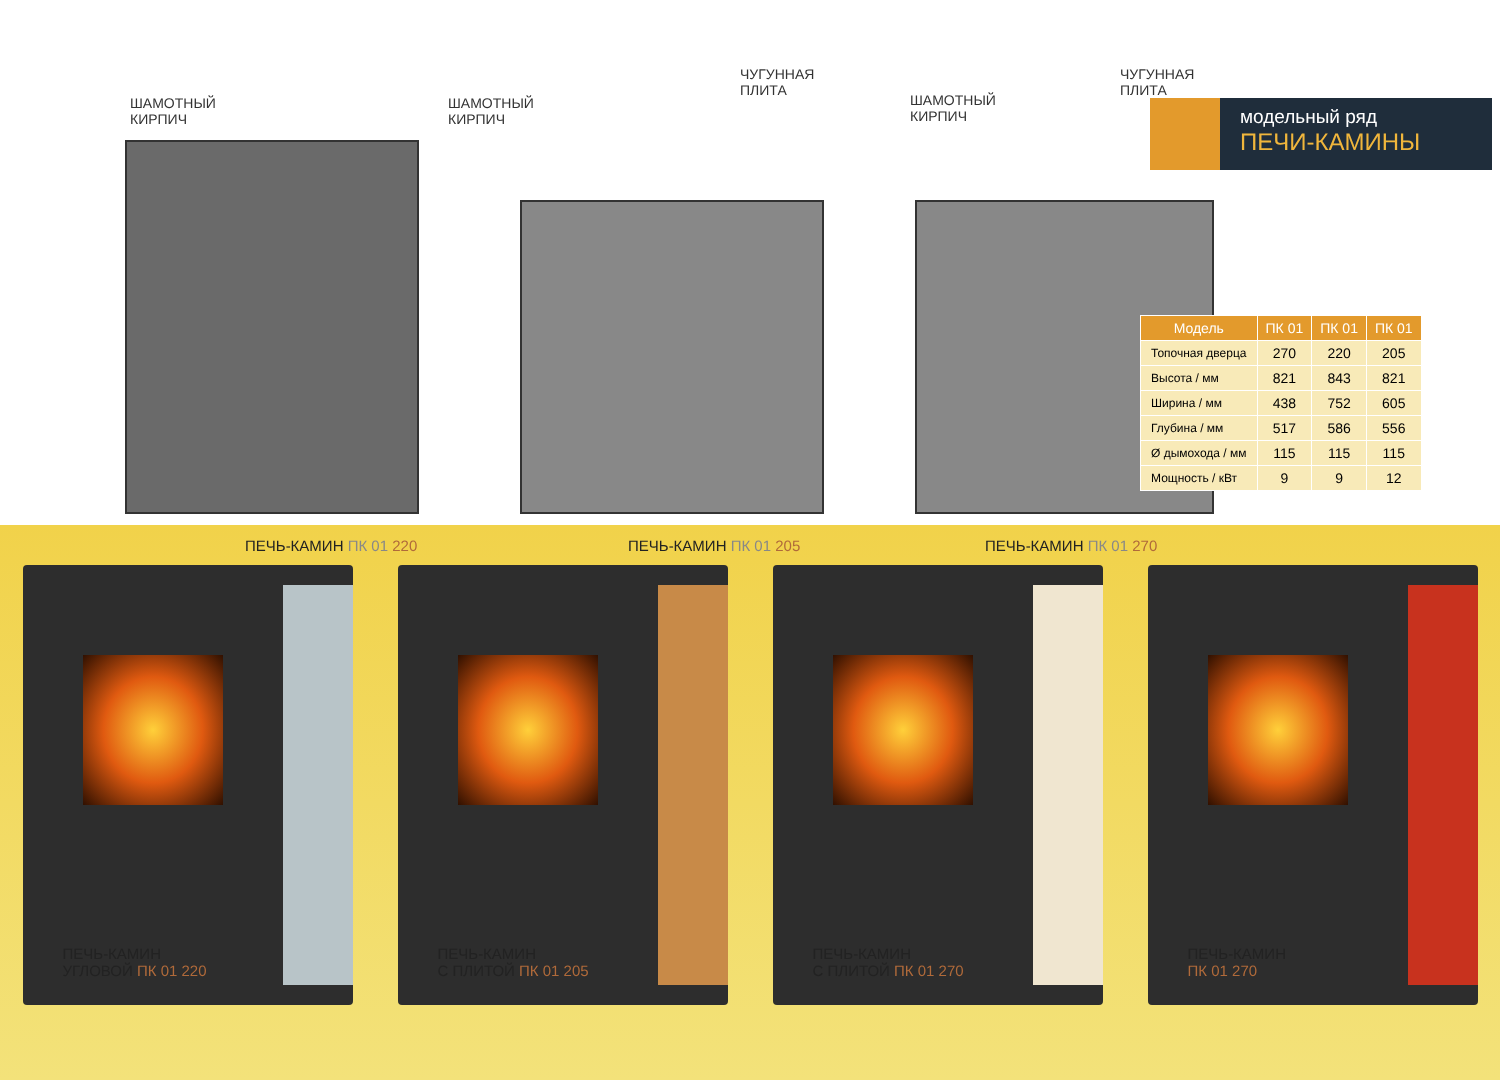ШАМОТНЫЙ
КИРПИЧ
ПЕЧЬ-КАМИН ПК 01 220
ШАМОТНЫЙ
КИРПИЧ
ЧУГУННАЯ
ПЛИТА
ПЕЧЬ-КАМИН ПК 01 205
ШАМОТНЫЙ
КИРПИЧ
ЧУГУННАЯ
ПЛИТА
ПЕЧЬ-КАМИН ПК 01 270
модельный ряд
ПЕЧИ-КАМИНЫ
| Модель | ПК 01 | ПК 01 | ПК 01 |
| --- | --- | --- | --- |
| Топочная дверца | 270 | 220 | 205 |
| Высота / мм | 821 | 843 | 821 |
| Ширина / мм | 438 | 752 | 605 |
| Глубина / мм | 517 | 586 | 556 |
| Ø дымохода / мм | 115 | 115 | 115 |
| Мощность / кВт | 9 | 9 | 12 |
ПЕЧЬ-КАМИН
УГЛОВОЙ ПК 01 220
ПЕЧЬ-КАМИН
С ПЛИТОЙ ПК 01 205
ПЕЧЬ-КАМИН
С ПЛИТОЙ ПК 01 270
ПЕЧЬ-КАМИН
ПК 01 270